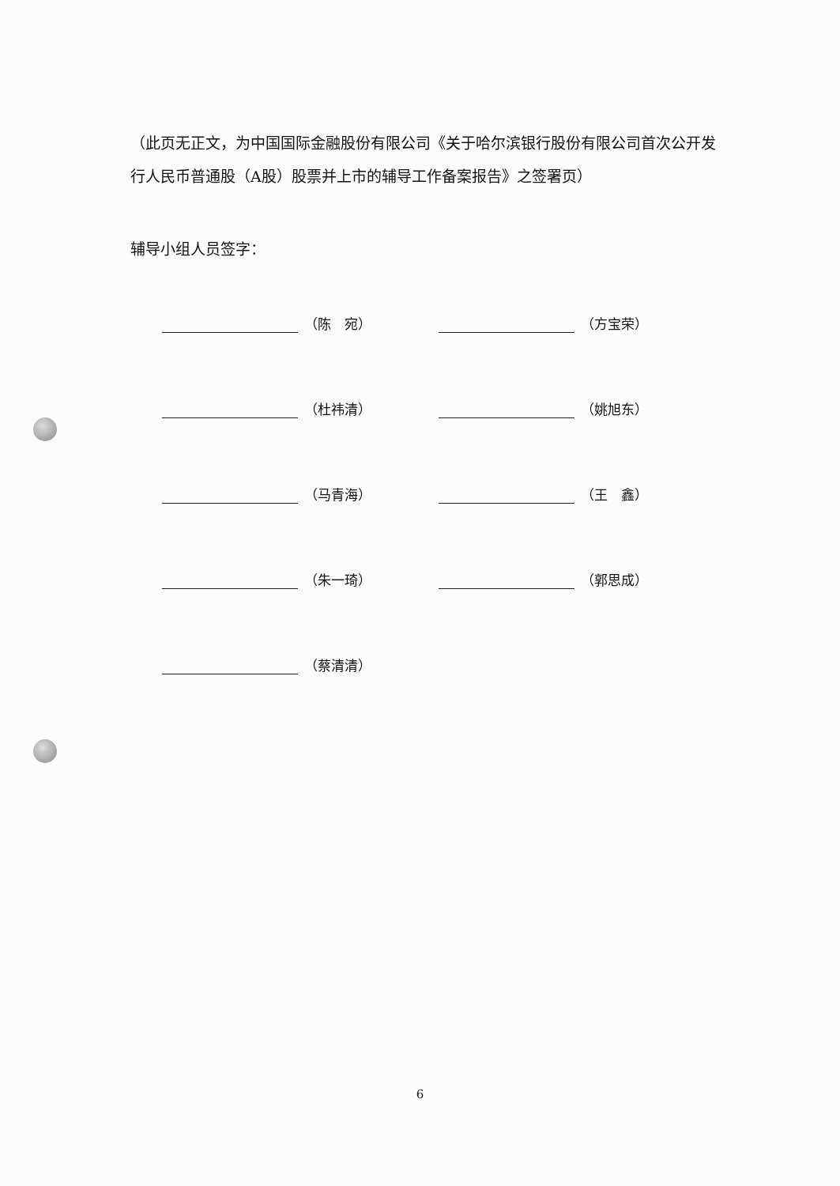（此页无正文，为中国国际金融股份有限公司《关于哈尔滨银行股份有限公司首次公开发行人民币普通股（A股）股票并上市的辅导工作备案报告》之签署页）
辅导小组人员签字：
（陈　宛）
（方宝荣）
（杜祎清）
（姚旭东）
（马青海）
（王　鑫）
（朱一琦）
（郭思成）
（蔡清清）
6